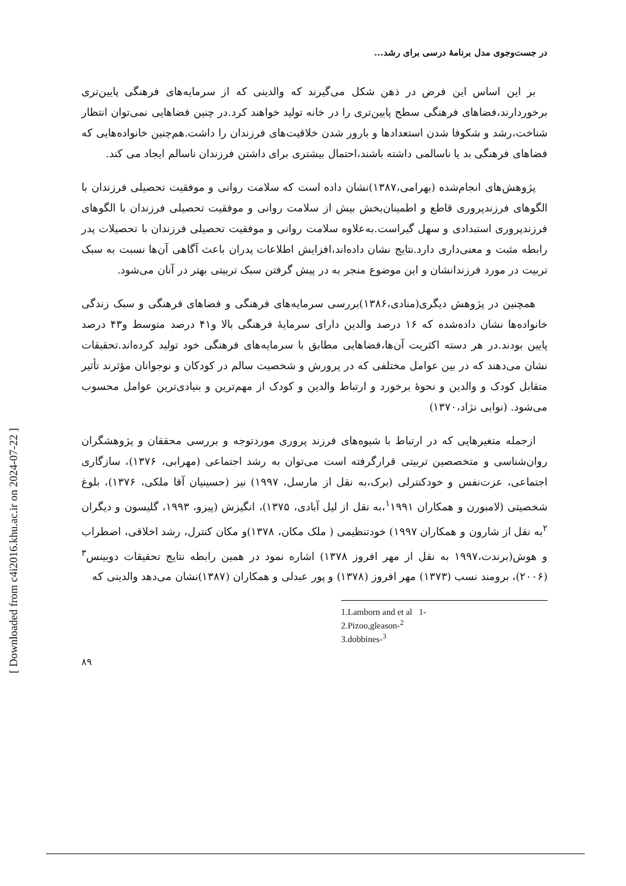[ Downloaded from c4i2016.khu.ac.ir on 2024-07-22 ]
در جست‌وجوی مدل برنامهٔ درسی برای رشد...
بر این اساس این فرض در ذهن شکل می‌گیرند که والدینی که از سرمایه‌های فرهنگی پایین‌تری برخوردارند،فضاهای فرهنگی سطح پایین‌تری را در خانه تولید خواهند کرد.در چنین فضاهایی نمی‌توان انتظار شناخت،رشد و شکوفا شدن استعدادها و بارور شدن خلاقیت‌های فرزندان را داشت.هم‌چنین خانواده‌هایی که فضاهای فرهنگی بد یا ناسالمی داشته باشند،احتمال بیشتری برای داشتن فرزندان ناسالم ایجاد می کند.
پژوهش‌های انجام‌شده (بهرامی،۱۳۸۷)نشان داده است که سلامت روانی و موفقیت تحصیلی فرزندان با الگوهای فرزندپروری قاطع و اطمینان‌بخش بیش از سلامت روانی و موفقیت تحصیلی فرزندان با الگوهای فرزندپروری استبدادی و سهل گیراست.به‌علاوه سلامت روانی و موفقیت تحصیلی فرزندان با تحصیلات پدر رابطه مثبت و معنی‌داری دارد.نتایج نشان داده‌اند،افزایش اطلاعات پدران باعث آگاهی آن‌ها نسبت به سبک تربیت در مورد فرزندانشان و این موضوع منجر به در پیش گرفتن سبک تربیتی بهتر در آنان می‌شود.
همچنین در پژوهش دیگری(منادی،۱۳۸۶)بررسی سرمایه‌های فرهنگی و فضاهای فرهنگی و سبک زندگی خانواده‌ها نشان داده‌شده که ۱۶ درصد والدین دارای سرمایهٔ فرهنگی بالا و۴۱ درصد متوسط و۴۳ درصد پایین بودند.در هر دسته اکثریت آن‌ها،فضاهایی مطابق با سرمایه‌های فرهنگی خود تولید کرده‌اند.تحقیقات نشان می‌دهند که در بین عوامل مختلفی که در پرورش و شخصیت سالم در کودکان و نوجوانان مؤثرند تأثیر متقابل کودک و والدین و نحوهٔ برخورد و ارتباط والدین و کودک از مهم‌ترین و بنیادی‌ترین عوامل محسوب می‌شود. (نوابی نژاد،۱۳۷۰)
ازجمله متغیرهایی که در ارتباط با شیوه‌های فرزند پروری موردتوجه و بررسی محققان و پژوهشگران روان‌شناسی و متخصصین تربیتی قرارگرفته است می‌توان به رشد اجتماعی (مهرابی، ۱۳۷۶)، سازگاری اجتماعی، عزت‌نفس و خودکنترلی (برک،به نقل از مارسل، ۱۹۹۷) نیز (حسینیان آقا ملکی، ۱۳۷۶)، بلوغ شخصیتی (لامبورن و همکاران <sup>۱</sup>۱۹۹۱،به نقل از لیل آبادی، ۱۳۷۵)، انگیزش (پیزو، ۱۹۹۳، گلیسون و دیگران <sup>۲</sup>به نقل از شارون و همکاران ۱۹۹۷) خودتنظیمی ( ملک مکان، ۱۳۷۸)و مکان کنترل، رشد اخلاقی، اضطراب و هوش(برندت،۱۹۹۷ به نقل از مهر افروز ۱۳۷۸) اشاره نمود در همین رابطه نتایج تحقیقات دوبینس<sup>۳</sup> (۲۰۰۶)، برومند نسب (۱۳۷۳) مهر افروز (۱۳۷۸) و پور عبدلی و همکاران (۱۳۸۷)نشان می‌دهد والدینی که
1.Lamborn and et al 1-
2.Pizoo,gleason-<sup>2</sup>
3.dobbines-<sup>3</sup>
۸۹